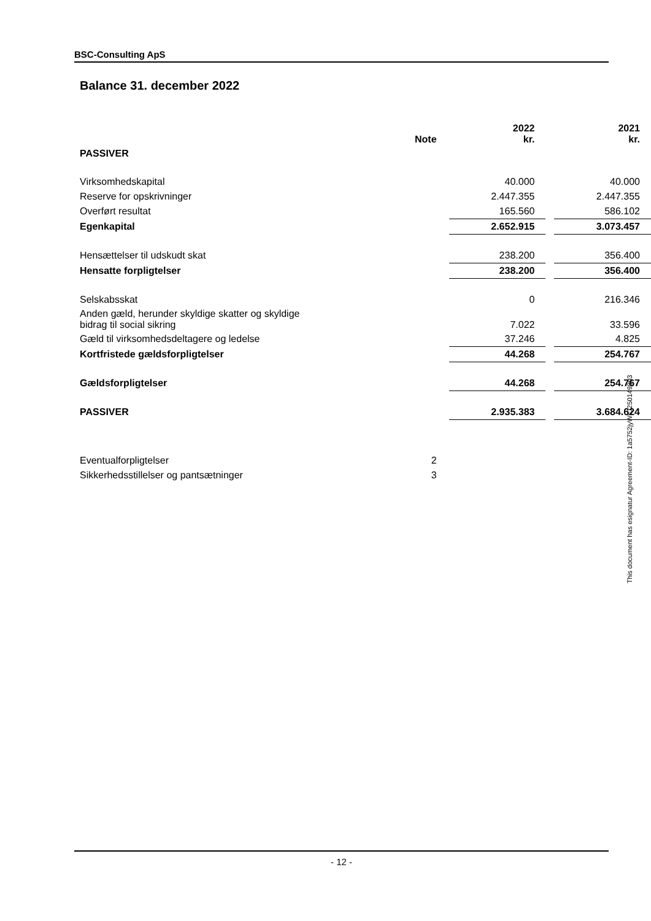BSC-Consulting ApS
Balance 31. december 2022
| | Note | 2022 kr. | | 2021 kr. |
| --- | --- | --- | --- | --- |
| PASSIVER | | | | |
| Virksomhedskapital | | 40.000 | | 40.000 |
| Reserve for opskrivninger | | 2.447.355 | | 2.447.355 |
| Overført resultat | | 165.560 | | 586.102 |
| Egenkapital | | 2.652.915 | | 3.073.457 |
| Hensættelser til udskudt skat | | 238.200 | | 356.400 |
| Hensatte forpligtelser | | 238.200 | | 356.400 |
| Selskabsskat | | 0 | | 216.346 |
| Anden gæld, herunder skyldige skatter og skyldige bidrag til social sikring | | 7.022 | | 33.596 |
| Gæld til virksomhedsdeltagere og ledelse | | 37.246 | | 4.825 |
| Kortfristede gældsforpligtelser | | 44.268 | | 254.767 |
| Gældsforpligtelser | | 44.268 | | 254.767 |
| PASSIVER | | 2.935.383 | | 3.684.624 |
| Eventualforpligtelser | 2 | | | |
| Sikkerhedsstillelser og pantsætninger | 3 | | | |
- 12 -
This document has esignatur Agreement-ID: 1a5752jyWsJ250149803